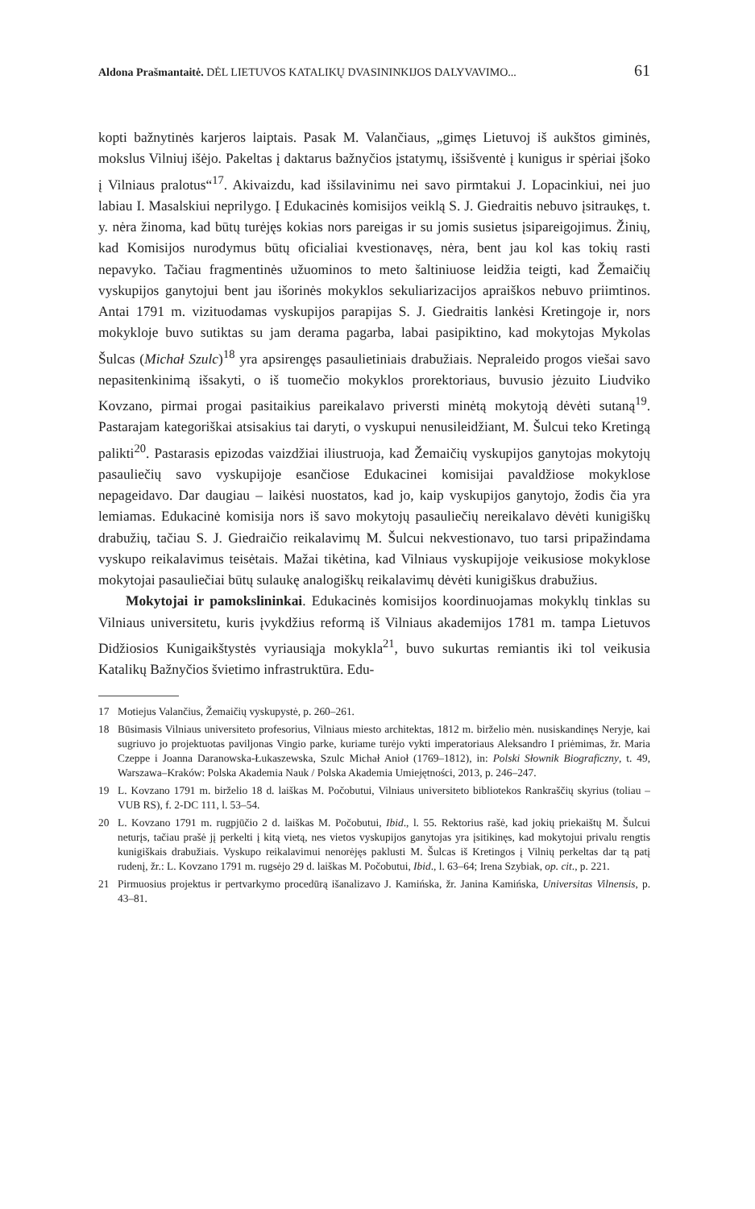Aldona Prašmantaitė. DĖL LIETUVOS KATALIKŲ DVASININKIJOS DALYVAVIMO...
61
kopti bažnytinės karjeros laiptais. Pasak M. Valančiaus, „gimęs Lietuvoj iš aukštos giminės, mokslus Vilniuj išėjo. Pakeltas į daktarus bažnyčios įstatymų, išsišventė į kunigus ir spėriai įšoko į Vilniaus pralotus“<sup>17</sup>. Akivaizdu, kad išsilavinimu nei savo pirmtakui J. Lopacinkiui, nei juo labiau I. Masalskiui neprilygo. Į Edukacinės komisijos veiklą S. J. Giedraitis nebuvo įsitraukęs, t. y. nėra žinoma, kad būtų turėjęs kokias nors pareigas ir su jomis susietus įsipareigojimus. Žinių, kad Komisijos nurodymus būtų oficialiai kvestionavęs, nėra, bent jau kol kas tokių rasti nepavyko. Tačiau fragmentinės užuominos to meto šaltiniuose leidžia teigti, kad Žemaičių vyskupijos ganytojui bent jau išorinės mokyklos sekuliarizacijos apraiškos nebuvo priimtinos. Antai 1791 m. vizituodamas vyskupijos parapijas S. J. Giedraitis lankėsi Kretingoje ir, nors mokykloje buvo sutiktas su jam derama pagarba, labai pasipiktino, kad mokytojas Mykolas Šulcas (Michał Szulc)<sup>18</sup> yra apsirengęs pasaulietiniais drabužiais. Nepraleido progos viešai savo nepasitenkinimą išsakyti, o iš tuomečio mokyklos prorektoriaus, buvusio jėzuito Liudviko Kovzano, pirmai progai pasitaikius pareikalavo priversti minėtą mokytoją dėvėti sutaną<sup>19</sup>. Pastarajam kategoriškai atsisakius tai daryti, o vyskupui nenusileidžiant, M. Šulcui teko Kretingą palikti<sup>20</sup>. Pastarasis epizodas vaizdžiai iliustruoja, kad Žemaičių vyskupijos ganytojas mokytojų pasauliečių savo vyskupijoje esančiose Edukacinei komisijai pavaldžiose mokyklose nepageidavo. Dar daugiau – laikėsi nuostatos, kad jo, kaip vyskupijos ganytojo, žodis čia yra lemiamas. Edukacinė komisija nors iš savo mokytojų pasauliečių nereikalavo dėvėti kunigiškų drabužių, tačiau S. J. Giedraičio reikalavimų M. Šulcui nekvestionavo, tuo tarsi pripažindama vyskupo reikalavimus teisėtais. Mažai tikėtina, kad Vilniaus vyskupijoje veikusiose mokyklose mokytojai pasauliečiai būtų sulaukę analogiškų reikalavimų dėvėti kunigiškus drabužius.
Mokytojai ir pamokslininkai. Edukacinės komisijos koordinuojamas mokyklų tinklas su Vilniaus universitetu, kuris įvykdžius reformą iš Vilniaus akademijos 1781 m. tampa Lietuvos Didžiosios Kunigaikštystės vyriausiąja mokykla<sup>21</sup>, buvo sukurtas remiantis iki tol veikusia Katalikų Bažnyčios švietimo infrastruktūra. Edu-
17 Motiejus Valančius, Žemaičių vyskupystė, p. 260–261.
18 Būsimasis Vilniaus universiteto profesorius, Vilniaus miesto architektas, 1812 m. birželio mėn. nusiskandinęs Neryje, kai sugriuvo jo projektuotas paviljonas Vingio parke, kuriame turėjo vykti imperatoriaus Aleksandro I priėmimas, žr. Maria Czeppe i Joanna Daranowska-Łukaszewska, Szulc Michał Anioł (1769–1812), in: Polski Słownik Biograficzny, t. 49, Warszawa–Kraków: Polska Akademia Nauk / Polska Akademia Umiejętności, 2013, p. 246–247.
19 L. Kovzano 1791 m. birželio 18 d. laiškas M. Počobutui, Vilniaus universiteto bibliotekos Rankraščių skyrius (toliau – VUB RS), f. 2-DC 111, l. 53–54.
20 L. Kovzano 1791 m. rugpjūčio 2 d. laiškas M. Počobutui, Ibid., l. 55. Rektorius rašė, kad jokių priekaištų M. Šulcui neturįs, tačiau prašė jį perkelti į kitą vietą, nes vietos vyskupijos ganytojas yra įsitikinęs, kad mokytojui privalu rengtis kunigiškais drabužiais. Vyskupo reikalavimui nenorėjęs paklusti M. Šulcas iš Kretingos į Vilnių perkeltas dar tą patį rudenį, žr.: L. Kovzano 1791 m. rugsėjo 29 d. laiškas M. Počobutui, Ibid., l. 63–64; Irena Szybiak, op. cit., p. 221.
21 Pirmuosius projektus ir pertvarkymo procedūrą išanalizavo J. Kamińska, žr. Janina Kamińska, Universitas Vilnensis, p. 43–81.